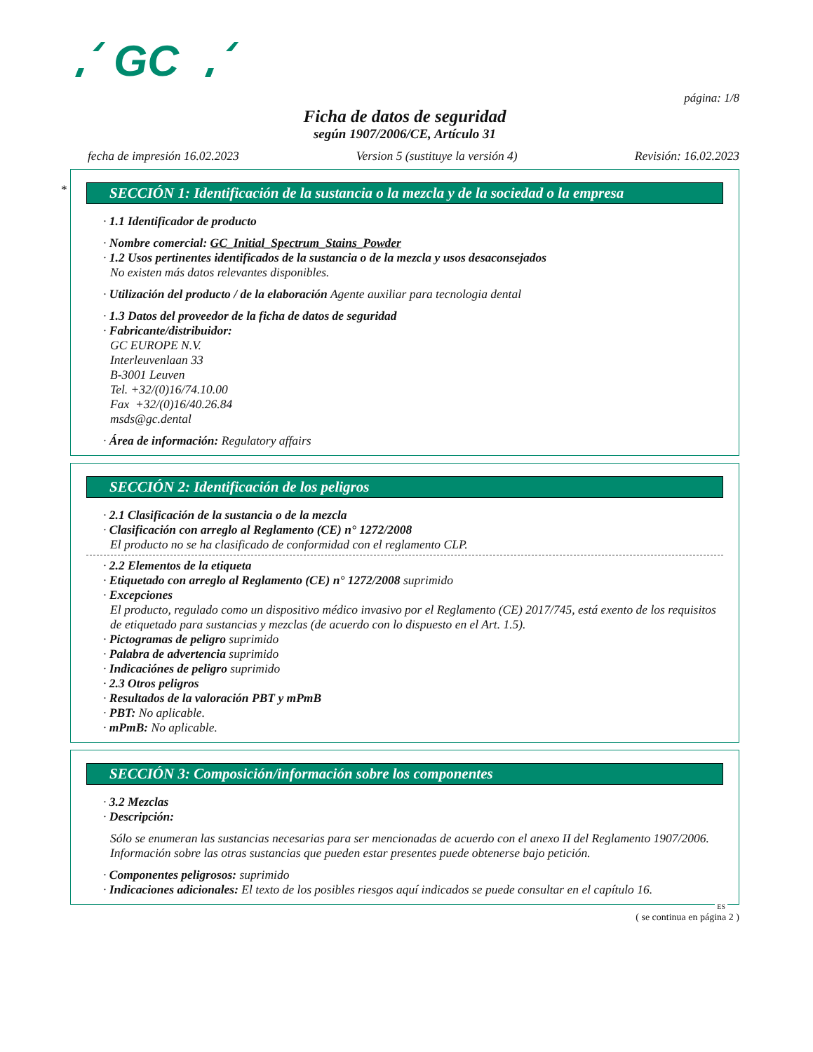GC
página: 1/8
Ficha de datos de seguridad
según 1907/2006/CE, Artículo 31
fecha de impresión 16.02.2023 Version 5 (sustituye la versión 4) Revisión: 16.02.2023
*
SECCIÓN 1: Identificación de la sustancia o la mezcla y de la sociedad o la empresa
· 1.1 Identificador de producto
· Nombre comercial: GC_Initial_Spectrum_Stains_Powder
· 1.2 Usos pertinentes identificados de la sustancia o de la mezcla y usos desaconsejados
No existen más datos relevantes disponibles.
· Utilización del producto / de la elaboración Agente auxiliar para tecnologia dental
· 1.3 Datos del proveedor de la ficha de datos de seguridad
· Fabricante/distribuidor:
GC EUROPE N.V.
Interleuvenlaan 33
B-3001 Leuven
Tel. +32/(0)16/74.10.00
Fax +32/(0)16/40.26.84
msds@gc.dental
· Área de información: Regulatory affairs
SECCIÓN 2: Identificación de los peligros
· 2.1 Clasificación de la sustancia o de la mezcla
· Clasificación con arreglo al Reglamento (CE) n° 1272/2008
El producto no se ha clasificado de conformidad con el reglamento CLP.
· 2.2 Elementos de la etiqueta
· Etiquetado con arreglo al Reglamento (CE) n° 1272/2008 suprimido
· Excepciones
El producto, regulado como un dispositivo médico invasivo por el Reglamento (CE) 2017/745, está exento de los requisitos de etiquetado para sustancias y mezclas (de acuerdo con lo dispuesto en el Art. 1.5).
· Pictogramas de peligro suprimido
· Palabra de advertencia suprimido
· Indicaciónes de peligro suprimido
· 2.3 Otros peligros
· Resultados de la valoración PBT y mPmB
· PBT: No aplicable.
· mPmB: No aplicable.
SECCIÓN 3: Composición/información sobre los componentes
· 3.2 Mezclas
· Descripción:
Sólo se enumeran las sustancias necesarias para ser mencionadas de acuerdo con el anexo II del Reglamento 1907/2006. Información sobre las otras sustancias que pueden estar presentes puede obtenerse bajo petición.
· Componentes peligrosos: suprimido
· Indicaciones adicionales: El texto de los posibles riesgos aquí indicados se puede consultar en el capítulo 16.
ES
( se continua en página 2 )